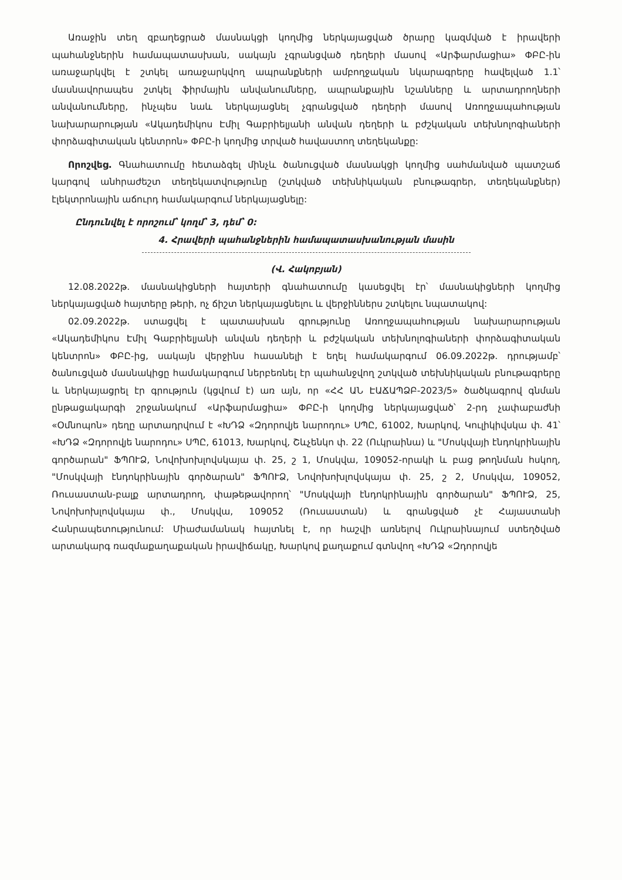Առաջին տեղ զբաղեցրած մասնակցի կողմից ներկայացված ծրարը կազմված է իրավերի պահանջներին համապատասխան, սակայն չգրանցված դեղերի մասով «Արֆարմացիա» ՓԲԸ-ին առաջարկվել է շտկել առաջարկվող ապրանքների ամբողջական նկարագրերը հավելված 1.1՝ մասնավորապես շտկել ֆիրմային անվանումները, ապրանքային նշանները և արտադրողների անվանումները, ինչպես նաև ներկայացնել չգրանցված դեղերի մասով Առողջապահության նախարարության «Ակադեմիկոս Էմիլ Գաբրիելյանի անվան դեղերի և բժշկական տեխնոլոգիաների փորձագիտական կենտրոն» ՓԲԸ-ի կողմից տրված հավաստող տեղեկանքը:
Որոշվեց. Գնահատումը հետաձգել մինչև ծանուցված մասնակցի կողմից սահմանված պատշաճ կարգով անհրաժեշտ տեղեկատվությունը (շտկված տեխնիկական բնութագրեր, տեղեկանքներ) էլեկտրոնային աճուրդ համակարգում ներկայացնելը:
Ընդունվել է որոշում՝ կողմ՝ 3, դեմ՝ 0:
4. Հրավերի պահանջներին համապատասխանության մասին
(Վ. Հակոբյան)
12.08.2022թ. մասնակիցների հայտերի գնահատումը կասեցվել էր՝ մասնակիցների կողմից ներկայացված հայտերը թերի, ոչ ճիշտ ներկայացնելու և վերջիններս շտկելու նպատակով:
02.09.2022թ. ստացվել է պատասխան գրությունը Առողջապահության նախարարության «Ակադեմիկոս Էմիլ Գաբրիելյանի անվան դեղերի և բժշկական տեխնոլոգիաների փորձագիտական կենտրոն» ՓԲԸ-ից, սակայն վերջինս հասանելի է եղել համակարգում 06.09.2022թ. դրությամբ՝ ծանուցված մասնակիցը համակարգում ներբեռնել էր պահանջվող շտկված տեխնիկական բնութագրերը և ներկայացրել էր գրություն (կցվում է) առ այն, որ «ՀՀ ԱՆ ԷԱՃԱՊՁԲ-2023/5» ծածկագրով գնման ընթացակարգի շրջանակում «Արֆարմացիա» ՓԲԸ-ի կողմից ներկայացված՝ 2-րդ չափաբաժնի «Օմնոպոն» դեղը արտադրվում է «ԽԴՁ «Զդորովյե նարոդու» ՍՊԸ, 61002, Խարկով, Կուլիկիվսկա փ. 41՝ «ԽԴՁ «Զդորովյե նարոդու» ՍՊԸ, 61013, Խարկով, Շևչենկո փ. 22 (Ուկրաինա) և "Մոսկվայի էնդոկրինային գործարան" ՖՊՈՒՁ, Նովոխոխլովսկայա փ. 25, շ 1, Մոսկվա, 109052-որակի և բաց թողնման հսկող, "Մոսկվայի էնդոկրինային գործարան" ՖՊՈՒՁ, Նովոխոխլովսկայա փ. 25, շ 2, Մոսկվա, 109052, Ռուսաստան-բալք արտադրող, փաթեթավորող՝ "Մոսկվայի էնդոկրինային գործարան" ՖՊՈՒՁ, 25, Նովոխոխլովսկայա փ., Մոսկվա, 109052 (Ռուսաստան) և գրանցված չէ Հայաստանի Հանրապետությունում: Միաժամանակ հայտնել է, որ հաշվի առնելով Ուկրաինայում ստեղծված արտակարգ ռազմաքաղաքական իրավիճակը, Խարկով քաղաքում գտնվող «ԽԴՁ «Զդորովյե